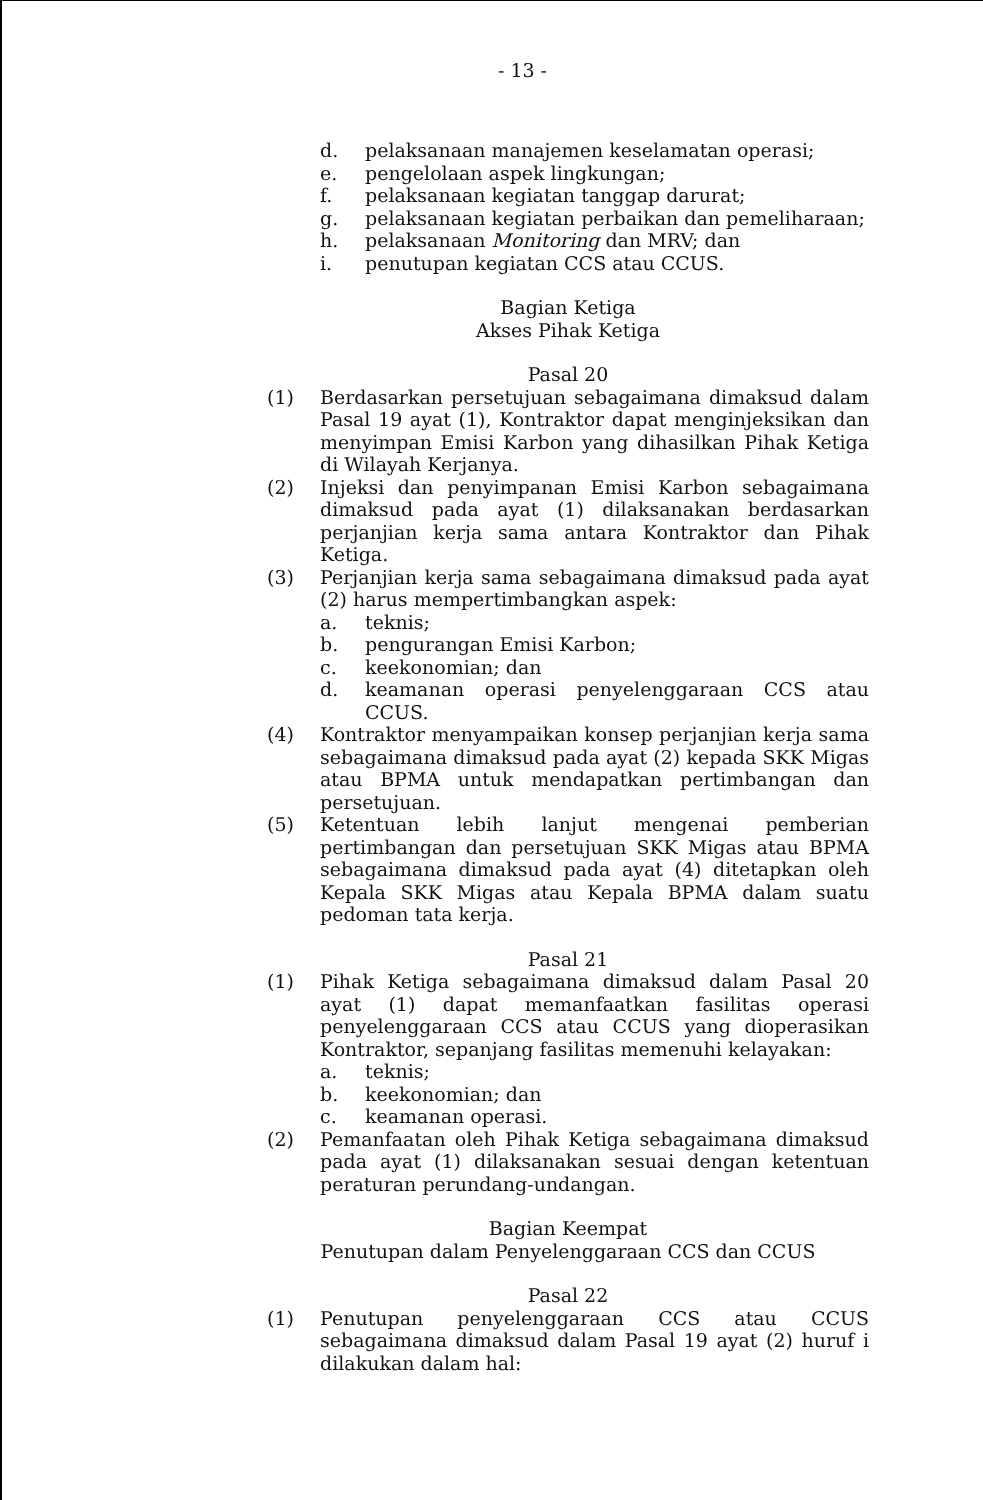- 13 -
d. pelaksanaan manajemen keselamatan operasi;
e. pengelolaan aspek lingkungan;
f. pelaksanaan kegiatan tanggap darurat;
g. pelaksanaan kegiatan perbaikan dan pemeliharaan;
h. pelaksanaan Monitoring dan MRV; dan
i. penutupan kegiatan CCS atau CCUS.
Bagian Ketiga
Akses Pihak Ketiga
Pasal 20
(1) Berdasarkan persetujuan sebagaimana dimaksud dalam Pasal 19 ayat (1), Kontraktor dapat menginjeksikan dan menyimpan Emisi Karbon yang dihasilkan Pihak Ketiga di Wilayah Kerjanya.
(2) Injeksi dan penyimpanan Emisi Karbon sebagaimana dimaksud pada ayat (1) dilaksanakan berdasarkan perjanjian kerja sama antara Kontraktor dan Pihak Ketiga.
(3) Perjanjian kerja sama sebagaimana dimaksud pada ayat (2) harus mempertimbangkan aspek:
a. teknis;
b. pengurangan Emisi Karbon;
c. keekonomian; dan
d. keamanan operasi penyelenggaraan CCS atau CCUS.
(4) Kontraktor menyampaikan konsep perjanjian kerja sama sebagaimana dimaksud pada ayat (2) kepada SKK Migas atau BPMA untuk mendapatkan pertimbangan dan persetujuan.
(5) Ketentuan lebih lanjut mengenai pemberian pertimbangan dan persetujuan SKK Migas atau BPMA sebagaimana dimaksud pada ayat (4) ditetapkan oleh Kepala SKK Migas atau Kepala BPMA dalam suatu pedoman tata kerja.
Pasal 21
(1) Pihak Ketiga sebagaimana dimaksud dalam Pasal 20 ayat (1) dapat memanfaatkan fasilitas operasi penyelenggaraan CCS atau CCUS yang dioperasikan Kontraktor, sepanjang fasilitas memenuhi kelayakan:
a. teknis;
b. keekonomian; dan
c. keamanan operasi.
(2) Pemanfaatan oleh Pihak Ketiga sebagaimana dimaksud pada ayat (1) dilaksanakan sesuai dengan ketentuan peraturan perundang-undangan.
Bagian Keempat
Penutupan dalam Penyelenggaraan CCS dan CCUS
Pasal 22
(1) Penutupan penyelenggaraan CCS atau CCUS sebagaimana dimaksud dalam Pasal 19 ayat (2) huruf i dilakukan dalam hal: